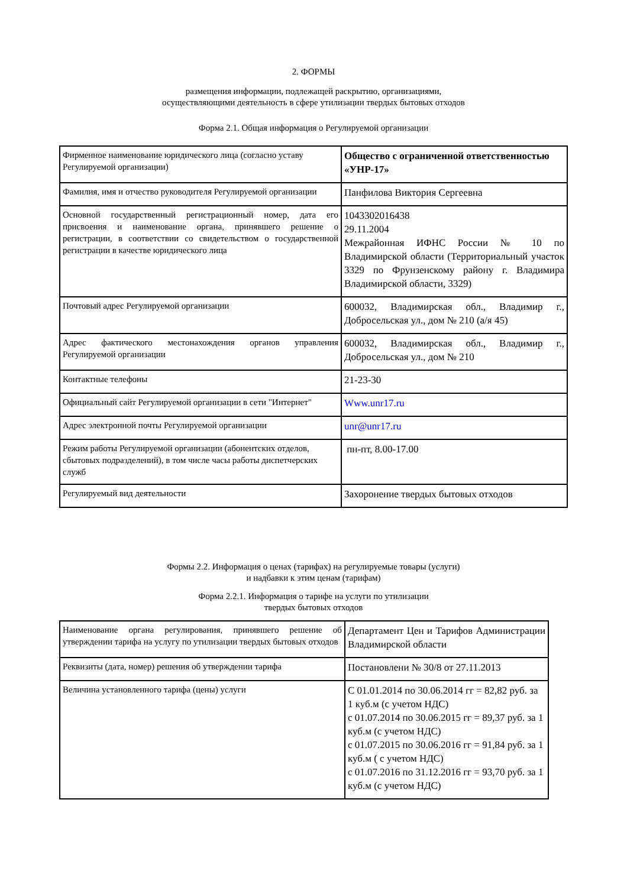2. ФОРМЫ
размещения информации, подлежащей раскрытию, организациями,
осуществляющими деятельность в сфере утилизации твердых бытовых отходов
Форма 2.1. Общая информация о Регулируемой организации
| Фирменное наименование юридического лица (согласно уставу Регулируемой организации) | Общество с ограниченной ответственностью «УНР-17» |
| Фамилия, имя и отчество руководителя Регулируемой организации | Панфилова Виктория Сергеевна |
| Основной государственный регистрационный номер, дата его присвоения и наименование органа, принявшего решение о регистрации, в соответствии со свидетельством о государственной регистрации в качестве юридического лица | 1043302016438 29.11.2004 Межрайонная ИФНС России № 10 по Владимирской области (Территориальный участок 3329 по Фрунзенскому району г. Владимира Владимирской области, 3329) |
| Почтовый адрес Регулируемой организации | 600032, Владимирская обл., Владимир г., Добросельская ул., дом № 210 (а/я 45) |
| Адрес фактического местонахождения органов управления Регулируемой организации | 600032, Владимирская обл., Владимир г., Добросельская ул., дом № 210 |
| Контактные телефоны | 21-23-30 |
| Официальный сайт Регулируемой организации в сети "Интернет" | Www.unr17.ru |
| Адрес электронной почты Регулируемой организации | unr@unr17.ru |
| Режим работы Регулируемой организации (абонентских отделов, сбытовых подразделений), в том числе часы работы диспетчерских служб | пн-пт, 8.00-17.00 |
| Регулируемый вид деятельности | Захоронение твердых бытовых отходов |
Формы 2.2. Информация о ценах (тарифах) на регулируемые товары (услуги)
и надбавки к этим ценам (тарифам)
Форма 2.2.1. Информация о тарифе на услуги по утилизации
твердых бытовых отходов
| Наименование органа регулирования, принявшего решение об утверждении тарифа на услугу по утилизации твердых бытовых отходов | Департамент Цен и Тарифов Администрации Владимирской области |
| Реквизиты (дата, номер) решения об утверждении тарифа | Постановлени № 30/8 от 27.11.2013 |
| Величина установленного тарифа (цены) услуги | С 01.01.2014 по 30.06.2014 гг = 82,82 руб. за 1 куб.м (с учетом НДС) с 01.07.2014 по 30.06.2015 гг = 89,37 руб. за 1 куб.м (с учетом НДС) с 01.07.2015 по 30.06.2016 гг = 91,84 руб. за 1 куб.м ( с учетом НДС) с 01.07.2016 по 31.12.2016 гг = 93,70 руб. за 1 куб.м (с учетом НДС) |